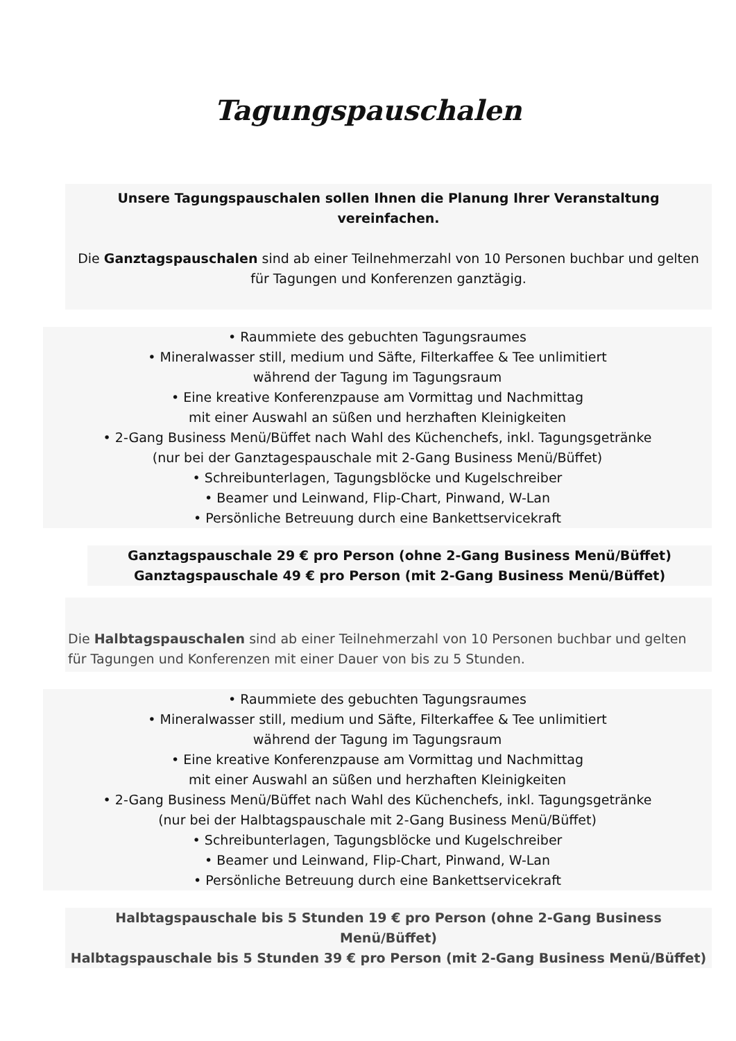Tagungspauschalen
Unsere Tagungspauschalen sollen Ihnen die Planung Ihrer Veranstaltung vereinfachen.
Die Ganztagspauschalen sind ab einer Teilnehmerzahl von 10 Personen buchbar und gelten für Tagungen und Konferenzen ganztägig.
• Raummiete des gebuchten Tagungsraumes
• Mineralwasser still, medium und Säfte, Filterkaffee & Tee unlimitiert
während der Tagung im Tagungsraum
• Eine kreative Konferenzpause am Vormittag und Nachmittag
mit einer Auswahl an süßen und herzhaften Kleinigkeiten
• 2-Gang Business Menü/Büffet nach Wahl des Küchenchefs, inkl. Tagungsgetränke
(nur bei der Ganztagespauschale mit 2-Gang Business Menü/Büffet)
• Schreibunterlagen, Tagungsblöcke und Kugelschreiber
• Beamer und Leinwand, Flip-Chart, Pinwand, W-Lan
• Persönliche Betreuung durch eine Bankettservicekraft
Ganztagspauschale 29 € pro Person (ohne 2-Gang Business Menü/Büffet)
Ganztagspauschale 49 € pro Person (mit 2-Gang Business Menü/Büffet)
Die Halbtagspauschalen sind ab einer Teilnehmerzahl von 10 Personen buchbar und gelten für Tagungen und Konferenzen mit einer Dauer von bis zu 5 Stunden.
• Raummiete des gebuchten Tagungsraumes
• Mineralwasser still, medium und Säfte, Filterkaffee & Tee unlimitiert
während der Tagung im Tagungsraum
• Eine kreative Konferenzpause am Vormittag und Nachmittag
mit einer Auswahl an süßen und herzhaften Kleinigkeiten
• 2-Gang Business Menü/Büffet nach Wahl des Küchenchefs, inkl. Tagungsgetränke
(nur bei der Halbtagspauschale mit 2-Gang Business Menü/Büffet)
• Schreibunterlagen, Tagungsblöcke und Kugelschreiber
• Beamer und Leinwand, Flip-Chart, Pinwand, W-Lan
• Persönliche Betreuung durch eine Bankettservicekraft
Halbtagspauschale bis 5 Stunden 19 € pro Person (ohne 2-Gang Business Menü/Büffet)
Halbtagspauschale bis 5 Stunden 39 € pro Person (mit 2-Gang Business Menü/Büffet)